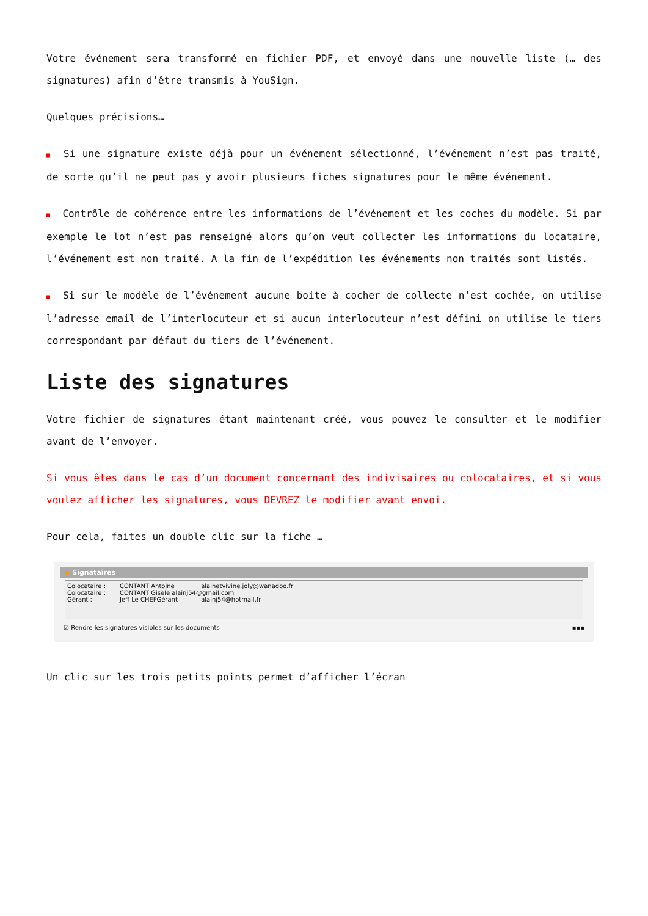Votre événement sera transformé en fichier PDF, et envoyé dans une nouvelle liste (… des signatures) afin d’être transmis à YouSign.
Quelques précisions…
■ Si une signature existe déjà pour un événement sélectionné, l’événement n’est pas traité, de sorte qu’il ne peut pas y avoir plusieurs fiches signatures pour le même événement.
■ Contrôle de cohérence entre les informations de l’événement et les coches du modèle. Si par exemple le lot n’est pas renseigné alors qu’on veut collecter les informations du locataire, l’événement est non traité. A la fin de l’expédition les événements non traités sont listés.
■ Si sur le modèle de l’événement aucune boite à cocher de collecte n’est cochée, on utilise l’adresse email de l’interlocuteur et si aucun interlocuteur n’est défini on utilise le tiers correspondant par défaut du tiers de l’événement.
Liste des signatures
Votre fichier de signatures étant maintenant créé, vous pouvez le consulter et le modifier avant de l’envoyer.
Si vous êtes dans le cas d’un document concernant des indivisaires ou colocataires, et si vous voulez afficher les signatures, vous DEVREZ le modifier avant envoi.
Pour cela, faites un double clic sur la fiche …
▶ Signataires
Colocataire : CONTANT Antoine alainetvivine.joly@wanadoo.fr
Colocataire : CONTANT Gisèle alainj54@gmail.com
Gérant : Jeff Le CHEFGérant alainj54@hotmail.fr
☑ Rendre les signatures visibles sur les documents ▪▪▪
Un clic sur les trois petits points permet d’afficher l’écran